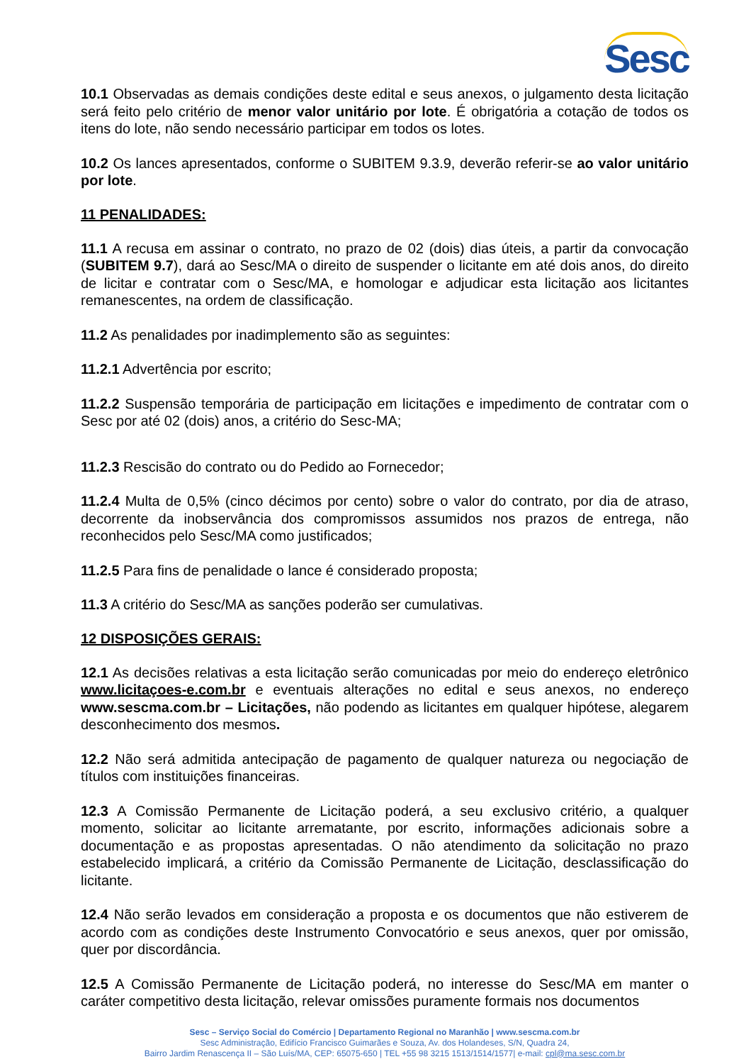Sesc
10.1 Observadas as demais condições deste edital e seus anexos, o julgamento desta licitação será feito pelo critério de menor valor unitário por lote. É obrigatória a cotação de todos os itens do lote, não sendo necessário participar em todos os lotes.
10.2 Os lances apresentados, conforme o SUBITEM 9.3.9, deverão referir-se ao valor unitário por lote.
11 PENALIDADES:
11.1 A recusa em assinar o contrato, no prazo de 02 (dois) dias úteis, a partir da convocação (SUBITEM 9.7), dará ao Sesc/MA o direito de suspender o licitante em até dois anos, do direito de licitar e contratar com o Sesc/MA, e homologar e adjudicar esta licitação aos licitantes remanescentes, na ordem de classificação.
11.2 As penalidades por inadimplemento são as seguintes:
11.2.1 Advertência por escrito;
11.2.2 Suspensão temporária de participação em licitações e impedimento de contratar com o Sesc por até 02 (dois) anos, a critério do Sesc-MA;
11.2.3 Rescisão do contrato ou do Pedido ao Fornecedor;
11.2.4 Multa de 0,5% (cinco décimos por cento) sobre o valor do contrato, por dia de atraso, decorrente da inobservância dos compromissos assumidos nos prazos de entrega, não reconhecidos pelo Sesc/MA como justificados;
11.2.5 Para fins de penalidade o lance é considerado proposta;
11.3 A critério do Sesc/MA as sanções poderão ser cumulativas.
12 DISPOSIÇÕES GERAIS:
12.1 As decisões relativas a esta licitação serão comunicadas por meio do endereço eletrônico www.licitaçoes-e.com.br e eventuais alterações no edital e seus anexos, no endereço www.sescma.com.br – Licitações, não podendo as licitantes em qualquer hipótese, alegarem desconhecimento dos mesmos.
12.2 Não será admitida antecipação de pagamento de qualquer natureza ou negociação de títulos com instituições financeiras.
12.3 A Comissão Permanente de Licitação poderá, a seu exclusivo critério, a qualquer momento, solicitar ao licitante arrematante, por escrito, informações adicionais sobre a documentação e as propostas apresentadas. O não atendimento da solicitação no prazo estabelecido implicará, a critério da Comissão Permanente de Licitação, desclassificação do licitante.
12.4 Não serão levados em consideração a proposta e os documentos que não estiverem de acordo com as condições deste Instrumento Convocatório e seus anexos, quer por omissão, quer por discordância.
12.5 A Comissão Permanente de Licitação poderá, no interesse do Sesc/MA em manter o caráter competitivo desta licitação, relevar omissões puramente formais nos documentos
Sesc – Serviço Social do Comércio | Departamento Regional no Maranhão | www.sescma.com.br
Sesc Administração, Edifício Francisco Guimarães e Souza, Av. dos Holandeses, S/N, Quadra 24,
Bairro Jardim Renascença II – São Luís/MA, CEP: 65075-650 | TEL +55 98 3215 1513/1514/1577| e-mail: cpl@ma.sesc.com.br